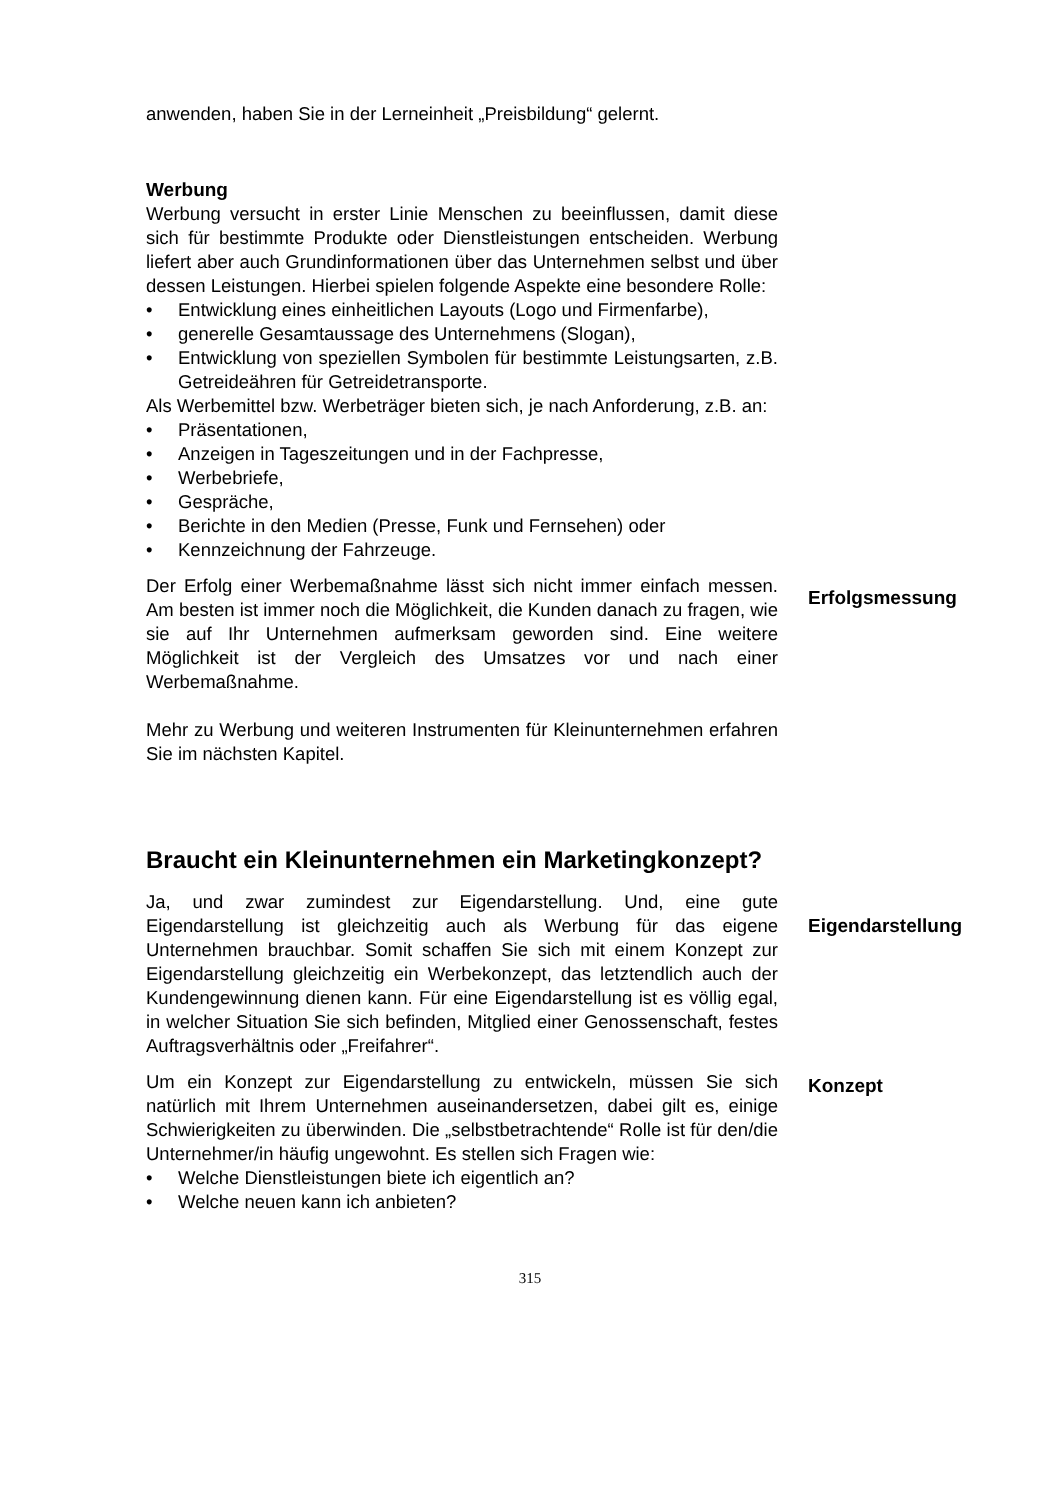anwenden, haben Sie in der Lerneinheit „Preisbildung“ gelernt.
Werbung
Werbung versucht in erster Linie Menschen zu beeinflussen, damit diese sich für bestimmte Produkte oder Dienstleistungen entscheiden. Werbung liefert aber auch Grundinformationen über das Unternehmen selbst und über dessen Leistungen. Hierbei spielen folgende Aspekte eine besondere Rolle:
• Entwicklung eines einheitlichen Layouts (Logo und Firmenfarbe),
• generelle Gesamtaussage des Unternehmens (Slogan),
• Entwicklung von speziellen Symbolen für bestimmte Leistungsarten, z.B. Getreideähren für Getreidetransporte.
Als Werbemittel bzw. Werbeträger bieten sich, je nach Anforderung, z.B. an:
• Präsentationen,
• Anzeigen in Tageszeitungen und in der Fachpresse,
• Werbebriefe,
• Gespräche,
• Berichte in den Medien (Presse, Funk und Fernsehen) oder
• Kennzeichnung der Fahrzeuge.
Der Erfolg einer Werbemaßnahme lässt sich nicht immer einfach messen. Am besten ist immer noch die Möglichkeit, die Kunden danach zu fragen, wie sie auf Ihr Unternehmen aufmerksam geworden sind. Eine weitere Möglichkeit ist der Vergleich des Umsatzes vor und nach einer Werbemaßnahme.
Erfolgsmessung
Mehr zu Werbung und weiteren Instrumenten für Kleinunternehmen erfahren Sie im nächsten Kapitel.
Braucht ein Kleinunternehmen ein Marketingkonzept?
Ja, und zwar zumindest zur Eigendarstellung. Und, eine gute Eigendarstellung ist gleichzeitig auch als Werbung für das eigene Unternehmen brauchbar. Somit schaffen Sie sich mit einem Konzept zur Eigendarstellung gleichzeitig ein Werbekonzept, das letztendlich auch der Kundengewinnung dienen kann. Für eine Eigendarstellung ist es völlig egal, in welcher Situation Sie sich befinden, Mitglied einer Genossenschaft, festes Auftragsverhältnis oder „Freifahrer“.
Eigendarstellung
Um ein Konzept zur Eigendarstellung zu entwickeln, müssen Sie sich natürlich mit Ihrem Unternehmen auseinandersetzen, dabei gilt es, einige Schwierigkeiten zu überwinden. Die „selbstbetrachtende“ Rolle ist für den/die Unternehmer/in häufig ungewohnt. Es stellen sich Fragen wie:
• Welche Dienstleistungen biete ich eigentlich an?
• Welche neuen kann ich anbieten?
Konzept
315